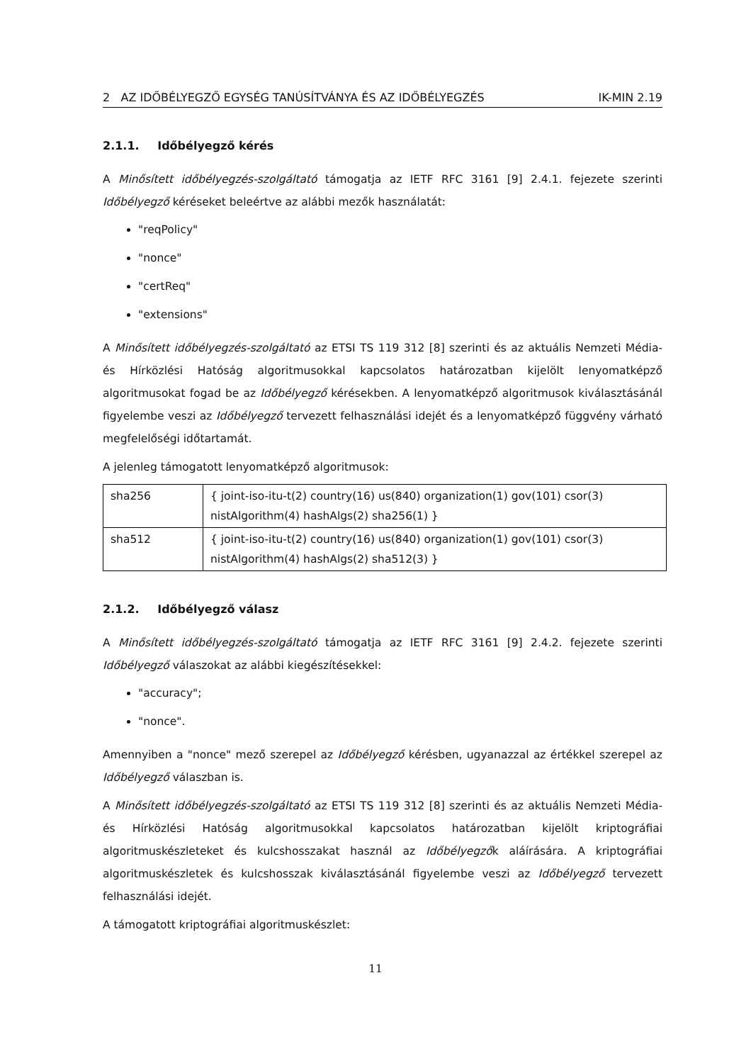2 AZ IDŐBÉLYEGZŐ EGYSÉG TANÚSÍTVÁNYA ÉS AZ IDŐBÉLYEGZÉS IK-MIN 2.19
2.1.1. Időbélyegző kérés
A Minősített időbélyegzés-szolgáltató támogatja az IETF RFC 3161 [9] 2.4.1. fejezete szerinti Időbélyegző kéréseket beleértve az alábbi mezők használatát:
"reqPolicy"
"nonce"
"certReq"
"extensions"
A Minősített időbélyegzés-szolgáltató az ETSI TS 119 312 [8] szerinti és az aktuális Nemzeti Média- és Hírközlési Hatóság algoritmusokkal kapcsolatos határozatban kijelölt lenyomatképző algoritmusokat fogad be az Időbélyegző kérésekben. A lenyomatképző algoritmusok kiválasztásánál figyelembe veszi az Időbélyegző tervezett felhasználási idejét és a lenyomatképző függvény várható megfelelőségi időtartamát.
A jelenleg támogatott lenyomatképző algoritmusok:
| sha256 | { joint-iso-itu-t(2) country(16) us(840) organization(1) gov(101) csor(3) nistAlgorithm(4) hashAlgs(2) sha256(1) } |
| sha512 | { joint-iso-itu-t(2) country(16) us(840) organization(1) gov(101) csor(3) nistAlgorithm(4) hashAlgs(2) sha512(3) } |
2.1.2. Időbélyegző válasz
A Minősített időbélyegzés-szolgáltató támogatja az IETF RFC 3161 [9] 2.4.2. fejezete szerinti Időbélyegző válaszokat az alábbi kiegészítésekkel:
"accuracy";
"nonce".
Amennyiben a "nonce" mező szerepel az Időbélyegző kérésben, ugyanazzal az értékkel szerepel az Időbélyegző válaszban is.
A Minősített időbélyegzés-szolgáltató az ETSI TS 119 312 [8] szerinti és az aktuális Nemzeti Média- és Hírközlési Hatóság algoritmusokkal kapcsolatos határozatban kijelölt kriptográfiai algoritmuskészleteket és kulcshosszakat használ az Időbélyegzők aláírására. A kriptográfiai algoritmuskészletek és kulcshosszak kiválasztásánál figyelembe veszi az Időbélyegző tervezett felhasználási idejét.
A támogatott kriptográfiai algoritmuskészlet:
11